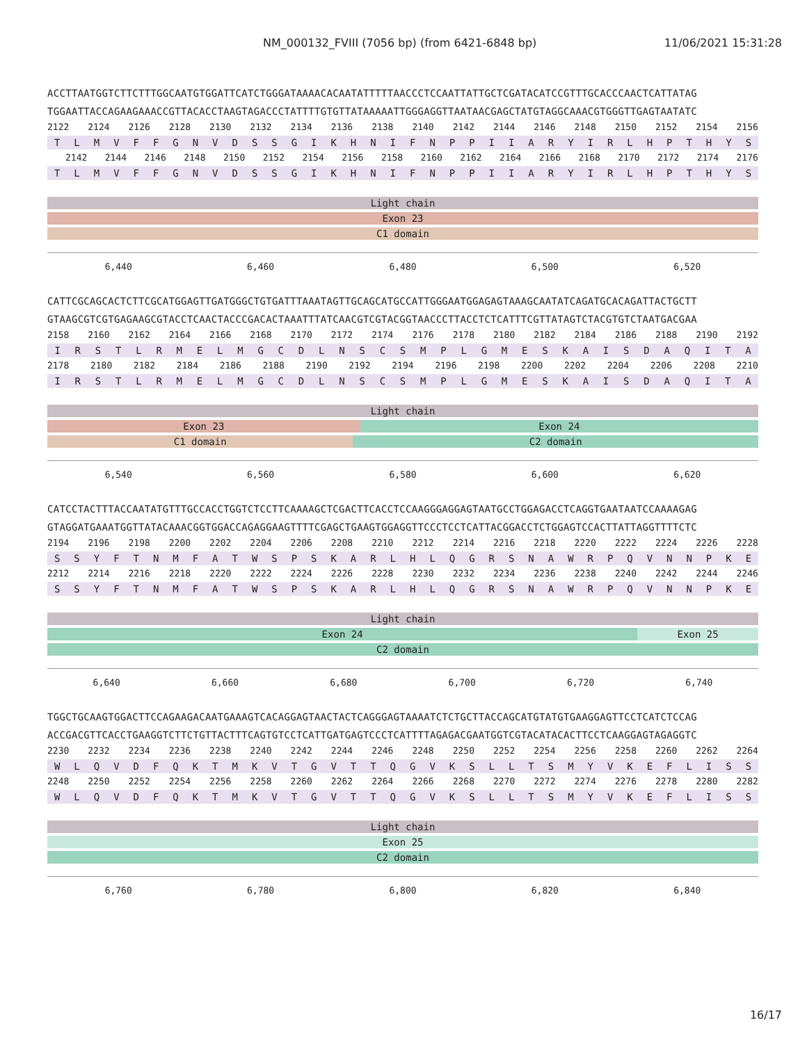NM_000132_FVIII (7056 bp) (from 6421-6848 bp) 11/06/2021 15:31:28
ACCTTAATGGTCTTCTTTGGCAATGTGGATTCATCTGGGATAAAACACAATATTTTTAACCCTCCAATTATTGCTCGATACATCCGTTTGCACCCAACTCATTATAG TGGAATTACCAGAAGAAACCGTTACACCTAAGTAGACCCTATTTTGTGTTATAAAAATTGGGAGGTTAATAACGAGCTATGTAGGCAAACGTGGGTTGAGTAATATC
2122 2124 2126 2128 2130 2132 2134 2136 2138 2140 2142 2144 2146 2148 2150 2152 2154 2156
TLMVFFGNVDSSGIKHNIFNPPIIARYIRLHPTHYS
2142 2144 2146 2148 2150 2152 2154 2156 2158 2160 2162 2164 2166 2168 2170 2172 2174 2176
TLMVFFGNVDSSGIKHNIFNPPIIARYIRLHPTHYS
Light chain
Exon 23
C1 domain
6,440 6,460 6,480 6,500 6,520
CATTCGCAGCACTCTTCGCATGGAGTTGATGGGCTGTGATTTAAATAGTTGCAGCATGCCATTGGGAATGGAGAGTAAAGCAATATCAGATGCACAGATTACTGCTT GTAAGCGTCGTGAGAAGCGTACCTCAACTACCCGACACTAAATTTATCAACGTCGTACGGTAACCCTTACCTCTCATTTCGTTATAGTCTACGTGTCTAATGACGAA
2158 2160 2162 2164 2166 2168 2170 2172 2174 2176 2178 2180 2182 2184 2186 2188 2190 2192
IRSTLRMELMGCDLNSCSMPLGMESKAISDAQITA
2178 2180 2182 2184 2186 2188 2190 2192 2194 2196 2198 2200 2202 2204 2206 2208 2210
IRSTLRMELMGCDLNSCSMPLGMESKAISDAQITA
Light chain
Exon 23 Exon 24
C1 domain C2 domain
6,540 6,560 6,580 6,600 6,620
CATCCTACTTTACCAATATGTTTGCCACCTGGTCTCCTTCAAAAGCTCGACTTCACCTCCAAGGGAGGAGTAATGCCTGGAGACCTCAGGTGAATAATCCAAAAGAG GTAGGATGAAATGGTTATACAAACGGTGGACCAGAGGAAGTTTTCGAGCTGAAGTGGAGGTTCCCTCCTCATTACGGACCTCTGGAGTCCACTTATTAGGTTTTCTC
2194 2196 2198 2200 2202 2204 2206 2208 2210 2212 2214 2216 2218 2220 2222 2224 2226 2228
SSYFTNMFATWSPSKARLHLQGRSNAWRPQVNNPKE
2212 2214 2216 2218 2220 2222 2224 2226 2228 2230 2232 2234 2236 2238 2240 2242 2244 2246
SSYFTNMFATWSPSKARLHLQGRSNAWRPQVNNPKE
Light chain
Exon 24 Exon 25
C2 domain
6,640 6,660 6,680 6,700 6,720 6,740
TGGCTGCAAGTGGACTTCCAGAAGACAATGAAAGTCACAGGAGTAACTACTCAGGGAGTAAAATCTCTGCTTACCAGCATGTATGTGAAGGAGTTCCTCATCTCCAG ACCGACGTTCACCTGAAGGTCTTCTGTTACTTTCAGTGTCCTCATTGATGAGTCCCTCATTTTAGAGACGAATGGTCGTACATACACTTCCTCAAGGAGTAGAGGTC
2230 2232 2234 2236 2238 2240 2242 2244 2246 2248 2250 2252 2254 2256 2258 2260 2262 2264
WLQVDFQKTMKVTGVTTQGVKSLLTSMYVKEFLISS
2248 2250 2252 2254 2256 2258 2260 2262 2264 2266 2268 2270 2272 2274 2276 2278 2280 2282
WLQVDFQKTMKVTGVTTQGVKSLLTSMYVKEFLISS
Light chain
Exon 25
C2 domain
6,760 6,780 6,800 6,820 6,840
16/17